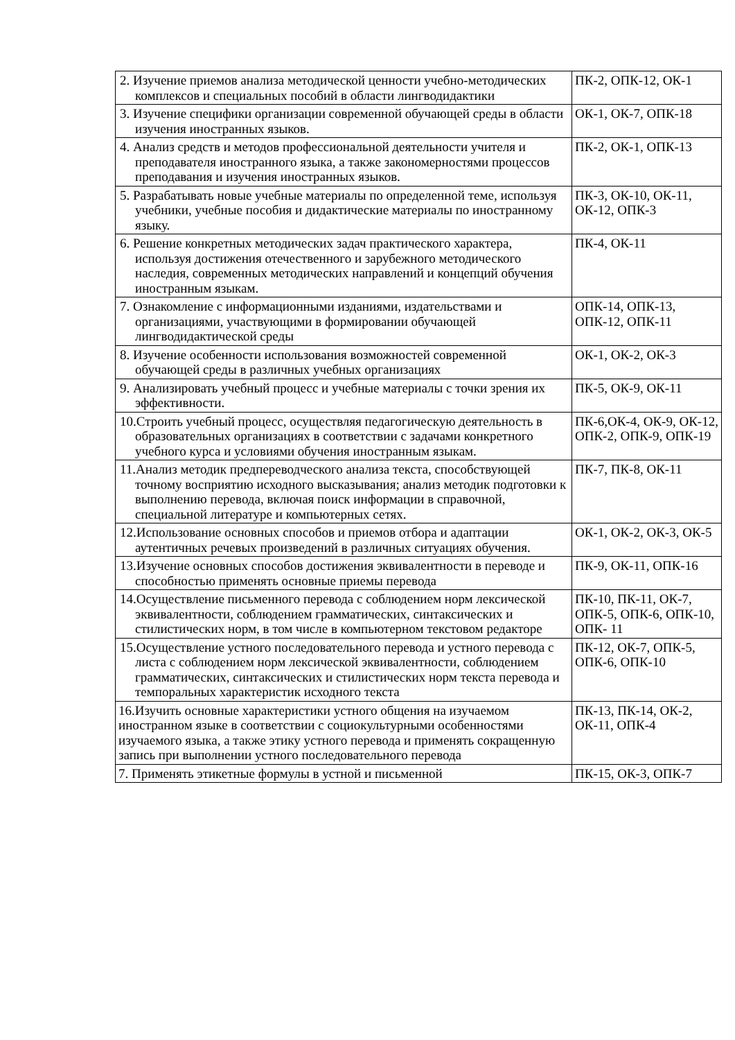| 2. Изучение приемов анализа методической ценности учебно-методических комплексов и специальных пособий в области лингводидактики | ПК-2, ОПК-12, ОК-1 |
| 3. Изучение специфики организации современной обучающей среды в области изучения иностранных языков. | ОК-1, ОК-7, ОПК-18 |
| 4. Анализ средств и методов профессиональной деятельности учителя и преподавателя иностранного языка, а также закономерностями процессов преподавания и изучения иностранных языков. | ПК-2, ОК-1, ОПК-13 |
| 5. Разрабатывать новые учебные материалы по определенной теме, используя учебники, учебные пособия и дидактические материалы по иностранному языку. | ПК-3, ОК-10, ОК-11, ОК-12, ОПК-3 |
| 6. Решение конкретных методических задач практического характера, используя достижения отечественного и зарубежного методического наследия, современных методических направлений и концепций обучения иностранным языкам. | ПК-4, ОК-11 |
| 7. Ознакомление с информационными изданиями, издательствами и организациями, участвующими в формировании обучающей лингводидактической среды | ОПК-14, ОПК-13, ОПК-12, ОПК-11 |
| 8. Изучение особенности использования возможностей современной обучающей среды в различных учебных организациях | ОК-1, ОК-2, ОК-3 |
| 9. Анализировать учебный процесс и учебные материалы с точки зрения их эффективности. | ПК-5, ОК-9, ОК-11 |
| 10.Строить учебный процесс, осуществляя педагогическую деятельность в образовательных организациях в соответствии с задачами конкретного учебного курса и условиями обучения иностранным языкам. | ПК-6,ОК-4, ОК-9, ОК-12, ОПК-2, ОПК-9, ОПК-19 |
| 11.Анализ методик предпереводческого анализа текста, способствующей точному восприятию исходного высказывания; анализ методик подготовки к выполнению перевода, включая поиск информации в справочной, специальной литературе и компьютерных сетях. | ПК-7, ПК-8, ОК-11 |
| 12.Использование основных способов и приемов отбора и адаптации аутентичных речевых произведений в различных ситуациях обучения. | ОК-1, ОК-2, ОК-3, ОК-5 |
| 13.Изучение основных способов достижения эквивалентности в переводе и способностью применять основные приемы перевода | ПК-9, ОК-11, ОПК-16 |
| 14.Осуществление письменного перевода с соблюдением норм лексической эквивалентности, соблюдением грамматических, синтаксических и стилистических норм, в том числе в компьютерном текстовом редакторе | ПК-10, ПК-11, ОК-7, ОПК-5, ОПК-6, ОПК-10, ОПК- 11 |
| 15.Осуществление устного последовательного перевода и устного перевода с листа с соблюдением норм лексической эквивалентности, соблюдением грамматических, синтаксических и стилистических норм текста перевода и темпоральных характеристик исходного текста | ПК-12, ОК-7, ОПК-5, ОПК-6, ОПК-10 |
| 16.Изучить основные характеристики устного общения на изучаемом иностранном языке в соответствии с социокультурными особенностями изучаемого языка, а также этику устного перевода и применять сокращенную запись при выполнении устного последовательного перевода | ПК-13, ПК-14, ОК-2, ОК-11, ОПК-4 |
| 7. Применять этикетные формулы в устной и письменной | ПК-15, ОК-3, ОПК-7 |